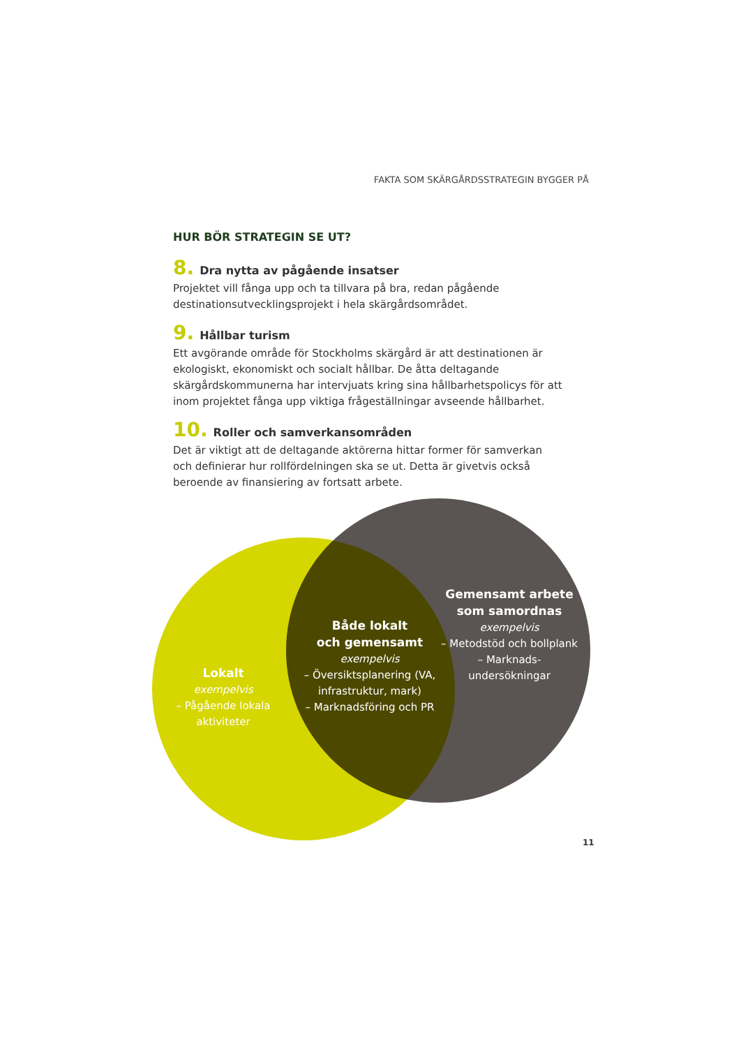FAKTA SOM SKÄRGÅRDSSTRATEGIN BYGGER PÅ
HUR BÖR STRATEGIN SE UT?
8. Dra nytta av pågående insatser
Projektet vill fånga upp och ta tillvara på bra, redan pågående destinationsutvecklingsprojekt i hela skärgårdsområdet.
9. Hållbar turism
Ett avgörande område för Stockholms skärgård är att destinationen är ekologiskt, ekonomiskt och socialt hållbar. De åtta deltagande skärgårdskommunerna har intervjuats kring sina hållbarhetspolicys för att inom projektet fånga upp viktiga frågeställningar avseende hållbarhet.
10. Roller och samverkansområden
Det är viktigt att de deltagande aktörerna hittar former för samverkan och definierar hur rollfördelningen ska se ut. Detta är givetvis också beroende av finansiering av fortsatt arbete.
Lokalt
exempelvis
– Pågående lokala aktiviteter
Både lokalt
och gemensamt
exempelvis
– Översiktsplanering (VA, infrastruktur, mark)
– Marknadsföring och PR
Gemensamt arbete som samordnas
exempelvis
– Metodstöd och bollplank
– Marknads-undersökningar
11